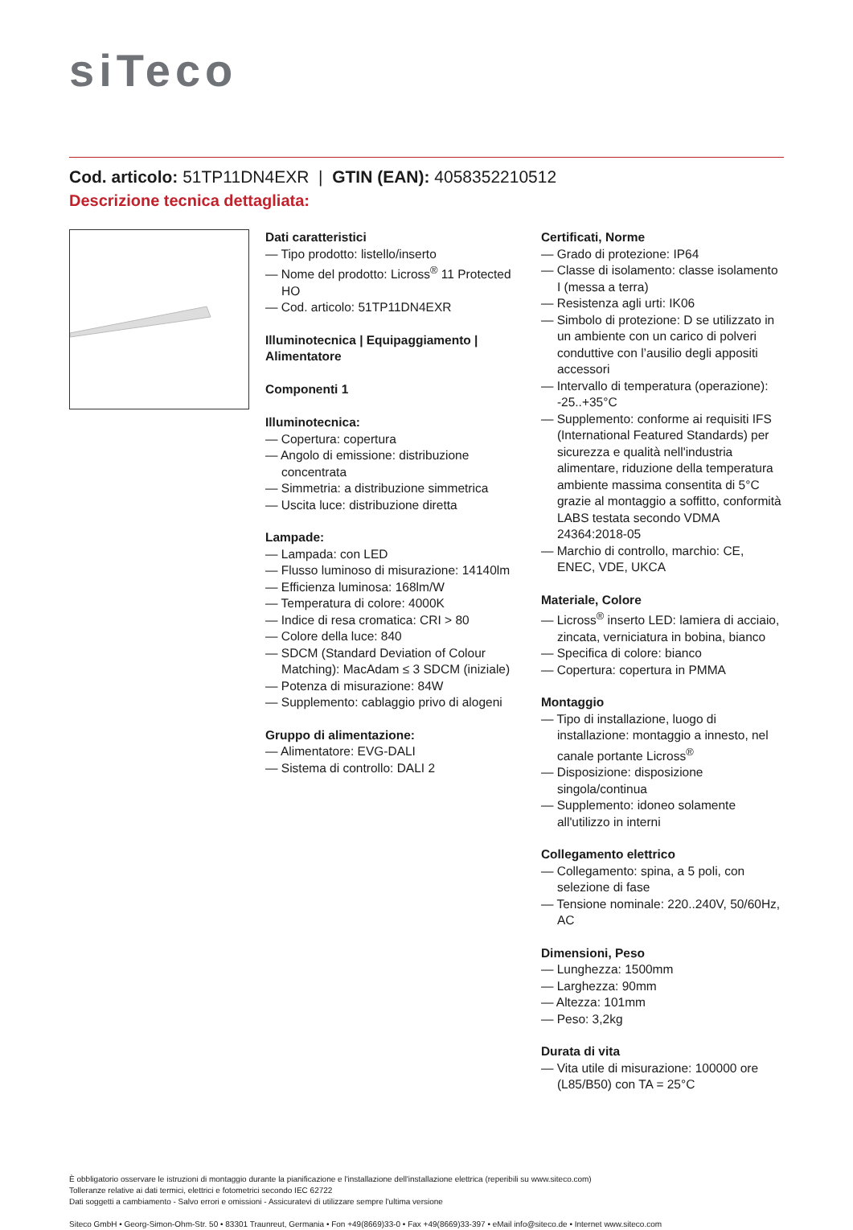siTeco
Cod. articolo: 51TP11DN4EXR | GTIN (EAN): 4058352210512
Descrizione tecnica dettagliata:
Dati caratteristici
— Tipo prodotto: listello/inserto
— Nome del prodotto: Licross<sup>®</sup> 11 Protected HO
— Cod. articolo: 51TP11DN4EXR
Illuminotecnica | Equipaggiamento | Alimentatore
Componenti 1
Illuminotecnica:
— Copertura: copertura
— Angolo di emissione: distribuzione concentrata
— Simmetria: a distribuzione simmetrica
— Uscita luce: distribuzione diretta
Lampade:
— Lampada: con LED
— Flusso luminoso di misurazione: 14140lm
— Efficienza luminosa: 168lm/W
— Temperatura di colore: 4000K
— Indice di resa cromatica: CRI > 80
— Colore della luce: 840
— SDCM (Standard Deviation of Colour Matching): MacAdam ≤ 3 SDCM (iniziale)
— Potenza di misurazione: 84W
— Supplemento: cablaggio privo di alogeni
Gruppo di alimentazione:
— Alimentatore: EVG-DALI
— Sistema di controllo: DALI 2
Certificati, Norme
— Grado di protezione: IP64
— Classe di isolamento: classe isolamento I (messa a terra)
— Resistenza agli urti: IK06
— Simbolo di protezione: D se utilizzato in un ambiente con un carico di polveri conduttive con l’ausilio degli appositi accessori
— Intervallo di temperatura (operazione): -25..+35°C
— Supplemento: conforme ai requisiti IFS (International Featured Standards) per sicurezza e qualità nell'industria alimentare, riduzione della temperatura ambiente massima consentita di 5°C grazie al montaggio a soffitto, conformità LABS testata secondo VDMA 24364:2018-05
— Marchio di controllo, marchio: CE, ENEC, VDE, UKCA
Materiale, Colore
— Licross<sup>®</sup> inserto LED: lamiera di acciaio, zincata, verniciatura in bobina, bianco
— Specifica di colore: bianco
— Copertura: copertura in PMMA
Montaggio
— Tipo di installazione, luogo di installazione: montaggio a innesto, nel canale portante Licross<sup>®</sup>
— Disposizione: disposizione singola/continua
— Supplemento: idoneo solamente all'utilizzo in interni
Collegamento elettrico
— Collegamento: spina, a 5 poli, con selezione di fase
— Tensione nominale: 220..240V, 50/60Hz, AC
Dimensioni, Peso
— Lunghezza: 1500mm
— Larghezza: 90mm
— Altezza: 101mm
— Peso: 3,2kg
Durata di vita
— Vita utile di misurazione: 100000 ore (L85/B50) con TA = 25°C
È obbligatorio osservare le istruzioni di montaggio durante la pianificazione e l'installazione dell'installazione elettrica (reperibili su www.siteco.com)
Tolleranze relative ai dati termici, elettrici e fotometrici secondo IEC 62722
Dati soggetti a cambiamento - Salvo errori e omissioni - Assicuratevi di utilizzare sempre l'ultima versione
Siteco GmbH • Georg-Simon-Ohm-Str. 50 • 83301 Traunreut, Germania • Fon +49(8669)33-0 • Fax +49(8669)33-397 • eMail info@siteco.de • Internet www.siteco.com